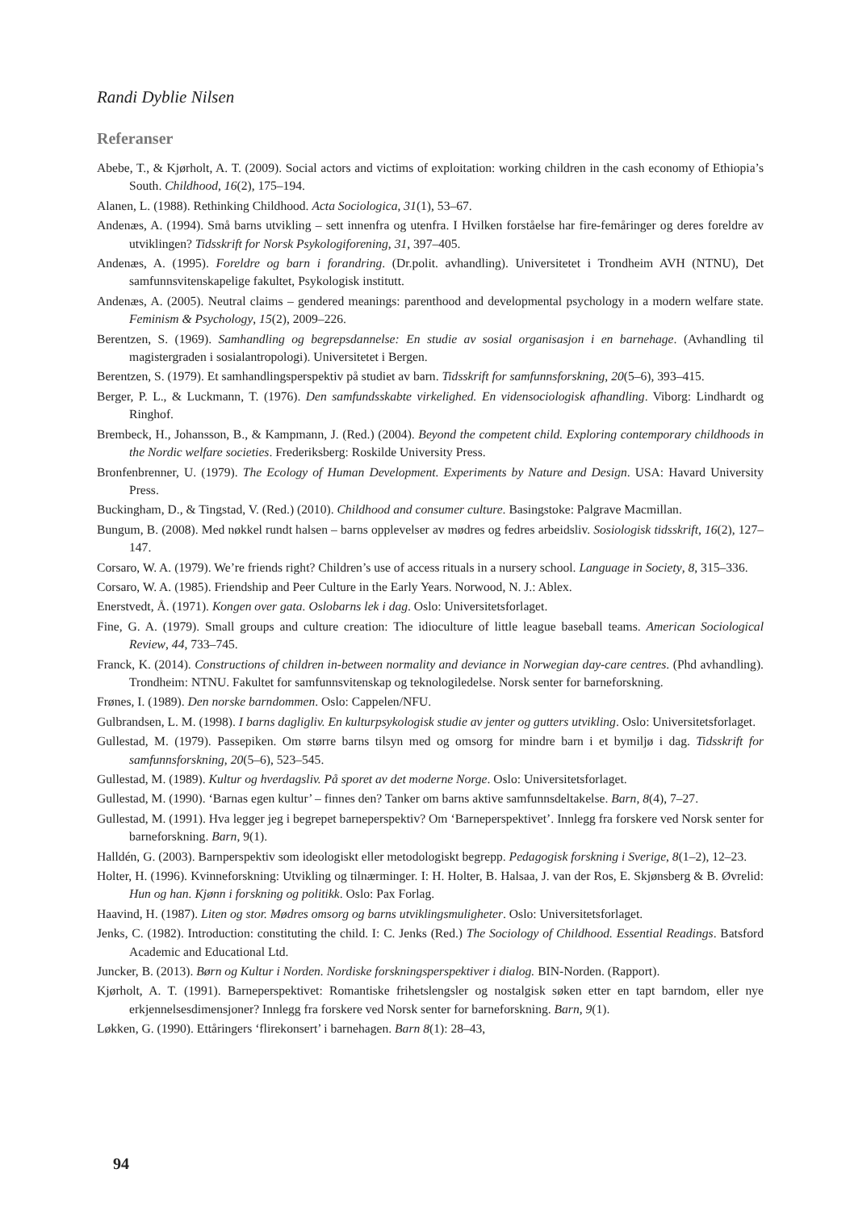Randi Dyblie Nilsen
Referanser
Abebe, T., & Kjørholt, A. T. (2009). Social actors and victims of exploitation: working children in the cash economy of Ethiopia’s South. Childhood, 16(2), 175–194.
Alanen, L. (1988). Rethinking Childhood. Acta Sociologica, 31(1), 53–67.
Andenæs, A. (1994). Små barns utvikling – sett innenfra og utenfra. I Hvilken forståelse har fire-femåringer og deres foreldre av utviklingen? Tidsskrift for Norsk Psykologiforening, 31, 397–405.
Andenæs, A. (1995). Foreldre og barn i forandring. (Dr.polit. avhandling). Universitetet i Trondheim AVH (NTNU), Det samfunnsvitenskapelige fakultet, Psykologisk institutt.
Andenæs, A. (2005). Neutral claims – gendered meanings: parenthood and developmental psychology in a modern welfare state. Feminism & Psychology, 15(2), 2009–226.
Berentzen, S. (1969). Samhandling og begrepsdannelse: En studie av sosial organisasjon i en barnehage. (Avhandling til magistergraden i sosialantropologi). Universitetet i Bergen.
Berentzen, S. (1979). Et samhandlingsperspektiv på studiet av barn. Tidsskrift for samfunnsforskning, 20(5–6), 393–415.
Berger, P. L., & Luckmann, T. (1976). Den samfundsskabte virkelighed. En vidensociologisk afhandling. Viborg: Lindhardt og Ringhof.
Brembeck, H., Johansson, B., & Kampmann, J. (Red.) (2004). Beyond the competent child. Exploring contemporary childhoods in the Nordic welfare societies. Frederiksberg: Roskilde University Press.
Bronfenbrenner, U. (1979). The Ecology of Human Development. Experiments by Nature and Design. USA: Havard University Press.
Buckingham, D., & Tingstad, V. (Red.) (2010). Childhood and consumer culture. Basingstoke: Palgrave Macmillan.
Bungum, B. (2008). Med nøkkel rundt halsen – barns opplevelser av mødres og fedres arbeidsliv. Sosiologisk tidsskrift, 16(2), 127–147.
Corsaro, W. A. (1979). We’re friends right? Children’s use of access rituals in a nursery school. Language in Society, 8, 315–336.
Corsaro, W. A. (1985). Friendship and Peer Culture in the Early Years. Norwood, N. J.: Ablex.
Enerstvedt, Å. (1971). Kongen over gata. Oslobarns lek i dag. Oslo: Universitetsforlaget.
Fine, G. A. (1979). Small groups and culture creation: The idioculture of little league baseball teams. American Sociological Review, 44, 733–745.
Franck, K. (2014). Constructions of children in-between normality and deviance in Norwegian day-care centres. (Phd avhandling). Trondheim: NTNU. Fakultet for samfunnsvitenskap og teknologiledelse. Norsk senter for barneforskning.
Frønes, I. (1989). Den norske barndommen. Oslo: Cappelen/NFU.
Gulbrandsen, L. M. (1998). I barns dagligliv. En kulturpsykologisk studie av jenter og gutters utvikling. Oslo: Universitetsforlaget.
Gullestad, M. (1979). Passepiken. Om større barns tilsyn med og omsorg for mindre barn i et bymiljø i dag. Tidsskrift for samfunnsforskning, 20(5–6), 523–545.
Gullestad, M. (1989). Kultur og hverdagsliv. På sporet av det moderne Norge. Oslo: Universitetsforlaget.
Gullestad, M. (1990). ‘Barnas egen kultur’ – finnes den? Tanker om barns aktive samfunnsdeltakelse. Barn, 8(4), 7–27.
Gullestad, M. (1991). Hva legger jeg i begrepet barneperspektiv? Om ‘Barneperspektivet’. Innlegg fra forskere ved Norsk senter for barneforskning. Barn, 9(1).
Halldén, G. (2003). Barnperspektiv som ideologiskt eller metodologiskt begrepp. Pedagogisk forskning i Sverige, 8(1–2), 12–23.
Holter, H. (1996). Kvinneforskning: Utvikling og tilnærminger. I: H. Holter, B. Halsaa, J. van der Ros, E. Skjønsberg & B. Øvrelid: Hun og han. Kjønn i forskning og politikk. Oslo: Pax Forlag.
Haavind, H. (1987). Liten og stor. Mødres omsorg og barns utviklingsmuligheter. Oslo: Universitetsforlaget.
Jenks, C. (1982). Introduction: constituting the child. I: C. Jenks (Red.) The Sociology of Childhood. Essential Readings. Batsford Academic and Educational Ltd.
Juncker, B. (2013). Børn og Kultur i Norden. Nordiske forskningsperspektiver i dialog. BIN-Norden. (Rapport).
Kjørholt, A. T. (1991). Barneperspektivet: Romantiske frihetslengsler og nostalgisk søken etter en tapt barndom, eller nye erkjennelsesdimensjoner? Innlegg fra forskere ved Norsk senter for barneforskning. Barn, 9(1).
Løkken, G. (1990). Ettåringers ‘flirekonsert’ i barnehagen. Barn 8(1): 28–43,
94